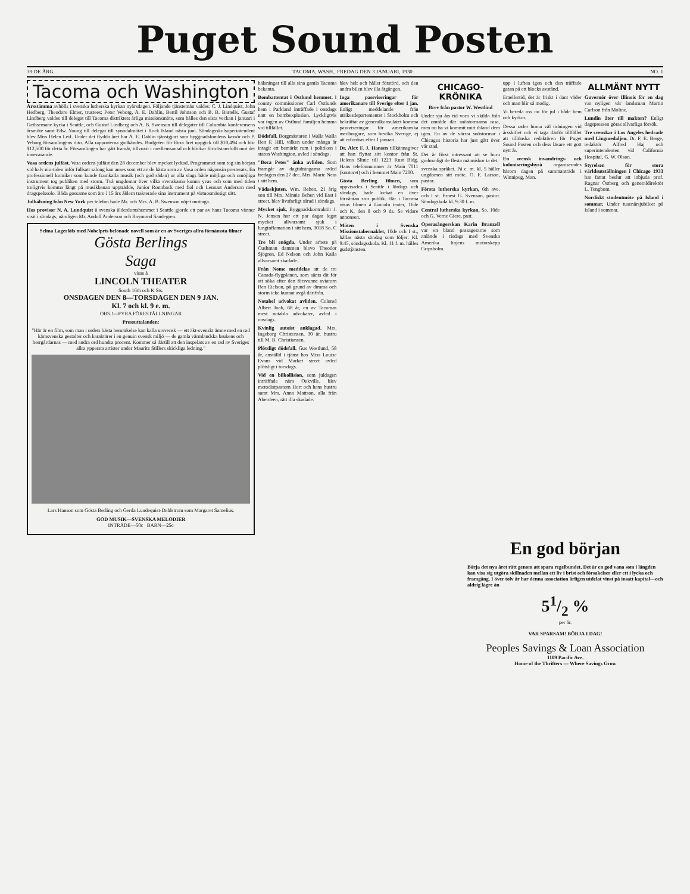Puget Sound Posten
39:DE ÅRG. TACOMA, WASH., FREDAG DEN 3 JANUARI, 1930 NO. 1
Tacoma och Washington
Årsstämma avhölls i svenska lutherska kyrkan nyårsdagen. Följande tjänstemän valdes: C. J. Lindquist, John Hedberg, Theodore Elmer, trustees; Peter Veborg, A. E. Dahlin, Bertil Johnson och B. B. Bartells. Gustaf Lindberg valdes till delegat till Tacoma distriktets årliga missionsmöte, som hålles den sista veckan i januari i Gethsemane kyrka i Seattle, och Gustaf Lindberg och A. B. Swenson till delegater till Columbia konferensens årsmöte samt Edw. Young till delegat till synodalmötet i Rock Island nästa juni. Söndagsskolsuperintendent blev Miss Helen Leif. Under det flydda året har A. E. Dahlin tjänstgjort som byggnadsfondens kassör och P. Veborg församlingens dito. Alla rapporterna godkändes. Budgeten för förra året uppgick till $10,494 och blir $12,500 för detta år. Församlingen har gått framåt, tillvuxit i medlemsantal och blickar förtröstansfullt mot det innevarande.
Vasa ordens julfäst. Vasa ordens julfäst den 28 december blev mycket lyckad. Programmet som tog sin början vid halv nio-tiden inför fullsatt salong kan anses som ett av de bästa som av Vasa orden någonsin presterats. En professionell komiker som kunde framkalla musik (och god sådan) ur alla slags både möjliga och omöjliga instrument tog publiken med storm. Två ungdomar över vilka svenskarna kunna yvas och som med tiden troligtvis komma långt på musikbanan uppträdde, Junior Ronnback med fiol och Lennart Anderson med dragspelssolo. Båda gossarne som äro i 15 års åldern trakterade sina instrument på virtuosmässigt sätt.
Julhälsning från New York per telefon hade Mr. och Mrs. A. B. Swenson nöjet mottaga.
Hos provisor N. A. Lundquist å svenska ålderdomshemmet i Seattle gjorde ett par av hans Tacoma vänner visit i söndags, nämligen Mr. Andoll Anderson och Raymond Sandegren.
Selma Lagerlöfs med Nobelpris belönade novell som är en av Sveriges allra förnämsta filmer
Gösta Berlings
Saga
visas å
LINCOLN THEATER
South 16th och K Sts.
ONSDAGEN DEN 8—TORSDAGEN DEN 9 JAN.
Kl. 7 och kl. 9 e. m.
OBS.!—FYRA FÖRESTÄLLNINGAR
Pressuttalanden:
"Här är en film, som man i ordets bästa bemärkelse kan kalla ursvensk — ett äkt-svenskt ämne med en rad kärnsvenska gestalter och karaktärer i en genuin svensk miljö — de gamla värmländska brukens och herrgårdarnas — med andra ord hundra procent. Kommer så därtill att den inspelats av en rad av Sveriges allra yppersta artister under Mauritz Stillers skickliga ledning."
Lars Hanson som Gösta Berling och Gerda Lundequist-Dahlstrom som Margaret Samelius.
GOD MUSIK—SVENSKA MELODIER
INTRÄDE—50c BARN—25c
hälsningar till alla sina gamla Tacoma bekanta.
Bombattentat i Ostlund hemmet. I county commissioner Carl Ostlunds hem i Parkland inträffade i onsdags natt en bombexplosion. Lyckligtvis var ingen av Ostlund familjen hemma vid tillfället.
Dödsfall. Borgmästaren i Walla Walla Ben F. Hill, vilken under många år intagit ett bemärkt rum i politiken i staten Washington, avled i söndags.
"Boca Petes" änka avliden. Som framgår av dagtidningarna avled fredagen den 27 dec. Mrs. Marie Ness i sitt hem.
Vådaskjuten. Wm. Behen, 21 årig son till Mrs. Minnie Behen vid East I street, blev livsfarligt sårad i söndags.
Mycket sjuk. Byggnadskontraktör J. N. Jensen har ett par dagar legat mycket allvarsamt sjuk i lunginflamation i sitt hem, 3018 So. C street.
Tre bli enögda. Under arbete på Cushman dammen blevo Theodor Sjögren, Ed Nelson och John Kaila allvarsamt skadade.
Från Nome meddelas att de tre Canada-flygplanen, som sänts dit för att söka efter den försvunne aviatorn Ben Eielson, på grund av dimma och storm icke kunnat avgå därifrån.
Notabel advokat avliden. Colonel Albert Joab, 68 år, en av Tacomas mest notabla advokater, avled i onsdags.
Kvinlig autoist anklagad. Mrs. Ingeborg Christensen, 30 år, hustru till M. B. Christiansen.
Plötsligt dödsfall. Gus Westlund, 58 år, anställd i tjänst hos Miss Louise Evans vid Market street avled plötsligt i torsdags.
Vid en bilkollision, som juldagen inträffade nära Oakville, blev metodistpastorn Hort och hans hustru samt Mrs. Anna Mattson, alla från Aberdeen, rätt illa skadade.
blev helt och hållet förstörd, och den andra bilen blev illa åtgången.
Inga passviseringar för amerikanare till Sverige efter 1 jan. Enligt meddelande från utrikesdepartementet i Stockholm och bekräftat av generalkonsulatet komma passviseringar för amerikanska medborgare, som besöka Sverige, ej att erfordras efter 1 januari.
Dr. Alex F. J. Hansen tillkännagiver att han flyttat sitt kontor från St. Helens Slinic till 1223 Rust Bldg. Hans telefonnummer är Main 7011 (kontoret) och i hemmet Main 7200.
Gösta Berling filmen, som uppvisades i Seattle i lördags och söndags, hade lockat en över förväntan stor publik. Här i Tacoma visas filmen å Lincoln teater, 16de och K, den 8 och 9 ds. Se vidare annonsen.
Möten i Svenska Missionstabernaklet, 10de och I st., hållas nästa söndag som följer: Kl. 9:45, söndagsskola. Kl. 11 f. m. hålles gudstjänsten.
CHICAGO-KRÖNIKA
Brev från pastor W. Westlind
Under sju års tid voro vi skilda från det område där snöstormarna rasa, men nu ha vi kommit mitt ibland dem igen. En av de värsta snöstormar i Chicagos historia har just gått över vår stad.
Det är först intressant att se huru godmodigt de flesta människor ta det.
svenska språket. På e. m. kl. 5 håller ungdomen sitt möte. O. F. Larson, pastor.
Första lutherska kyrkan, 6th ave. och I st. Ernest G. Svenson, pastor. Söndagskola kl. 9:30 f. m.
Central lutherska kyrkan, So. 10de och G. Verne Giere, past.
Operasångerskan Karin Branzell var en bland passagerarne som anlände i tisdags med Svenska Amerika linjens motorskepp Gripsholm.
upp i luften igen och den träffade gatan på ett blocks avstånd.
Emellertid, det är friskt i dant väder och man blir så modig.
Vi bereda oss nu för jul i både hem och kyrkor.
Dessa rader hinna väl tidningen vid årsskiftet och vi taga därför tillfället att tillönska redaktören för Puget Sound Posten och dess läsare ett gott nytt år.
En svensk invandrings- och koloniseringsbyrå organiserades härom dagen på sammanträde i Winnipeg, Man.
ALLMÄNT NYTT
Guvernör över Illinois för en dag var nyligen vår landsman Martin Carlson från Moline.
Lundin åter till makten? Enligt dagspressen göras allvarliga försök.
Tre svenskar i Los Angeles hedrade med Lingmedaljen. Dr. F. E. Berge, redaktör Alfred Haj och superintendenten vid California Hospital, G. W. Olson.
Styrelsen för stora världsutställningen i Chicago 1933 har fattat beslut att inbjuda prof. Ragnar Östberg och generaldirektör L. Tengbom.
Nordiskt studentmöte på Island i sommar. Under tusenårsjubileet på Island i sommar.
En god början
Börja det nya året rätt genom att spara regelbundet. Det är en god vana som i längden kan visa sig utgöra skillnaden mellan ett liv i brist och försakelser eller ett i lycka och framgång. I över tolv år har denna association årligen utdelat vinst på insatt kapital—och aldrig lägre än
51/2 %
per år.
VAR SPARSAM! BÖRJA I DAG!
Peoples Savings & Loan Association
1109 Pacific Ave.
Home of the Thrifters — Where Savings Grow